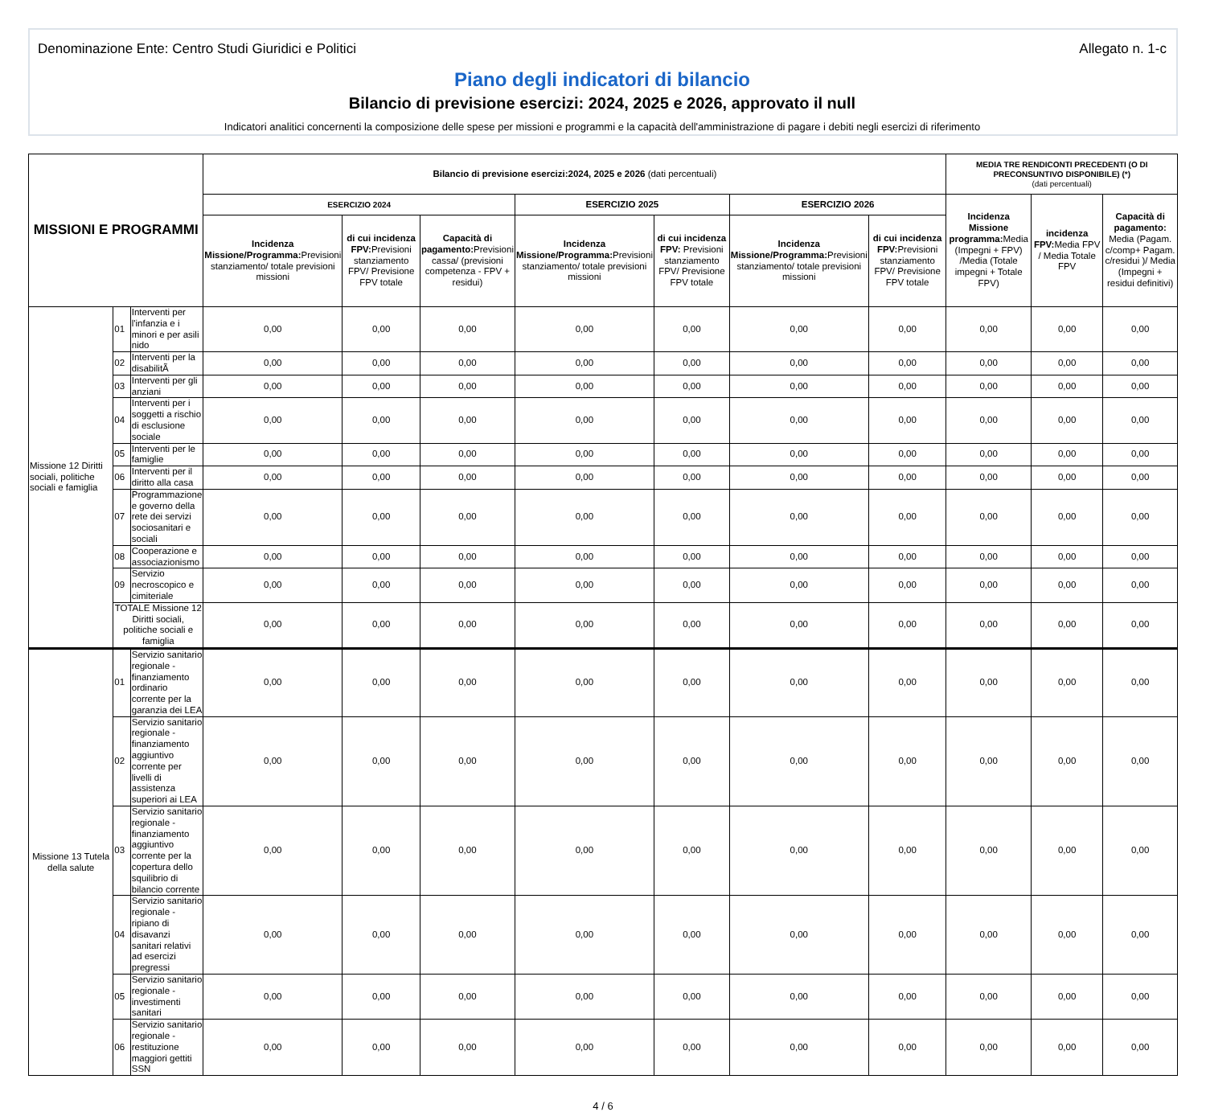Denominazione Ente: Centro Studi Giuridici e Politici Allegato n. 1-c
Piano degli indicatori di bilancio
Bilancio di previsione esercizi: 2024, 2025 e 2026, approvato il null
Indicatori analitici concernenti la composizione delle spese per missioni e programmi e la capacità dell'amministrazione di pagare i debiti negli esercizi di riferimento
| MISSIONI E PROGRAMMI | | | Bilancio di previsione esercizi:2024, 2025 e 2026 (dati percentuali) | | | | | | | MEDIA TRE RENDICONTI PRECEDENTI (O DI PRECONSUNTIVO DISPONIBILE) (*) (dati percentuali) | | |
| --- | --- | --- | --- | --- | --- | --- | --- | --- | --- | --- | --- | --- |
| | | | ESERCIZIO 2024 | | | ESERCIZIO 2025 | | ESERCIZIO 2026 | | Incidenza Missione programma: Media (Impegni + FPV) /Media (Totale impegni + Totale FPV) | incidenza FPV: Media FPV / Media Totale FPV | Capacità di pagamento: Media (Pagam. c/comp+ Pagam. c/residui )/ Media (Impegni + residui definitivi) |
| | | | Incidenza Missione/Programma: Previsioni stanziamento/ totale previsioni missioni | di cui incidenza FPV: Previsioni stanziamento FPV/ Previsione FPV totale | Capacità di pagamento: Previsioni cassa/ (previsioni competenza - FPV + residui) | Incidenza Missione/Programma: Previsioni stanziamento/ totale previsioni missioni | di cui incidenza FPV: Previsioni stanziamento FPV/ Previsione FPV totale | Incidenza Missione/Programma: Previsioni stanziamento/ totale previsioni missioni | di cui incidenza FPV: Previsioni stanziamento FPV/ Previsione FPV totale | | | |
| Missione 12 Diritti sociali, politiche sociali e famiglia | 01 | Interventi per l'infanzia e i minori e per asili nido | 0,00 | 0,00 | 0,00 | 0,00 | 0,00 | 0,00 | 0,00 | 0,00 | 0,00 | 0,00 |
| | 02 | Interventi per la disabilitÃ | 0,00 | 0,00 | 0,00 | 0,00 | 0,00 | 0,00 | 0,00 | 0,00 | 0,00 | 0,00 |
| | 03 | Interventi per gli anziani | 0,00 | 0,00 | 0,00 | 0,00 | 0,00 | 0,00 | 0,00 | 0,00 | 0,00 | 0,00 |
| | 04 | Interventi per i soggetti a rischio di esclusione sociale | 0,00 | 0,00 | 0,00 | 0,00 | 0,00 | 0,00 | 0,00 | 0,00 | 0,00 | 0,00 |
| | 05 | Interventi per le famiglie | 0,00 | 0,00 | 0,00 | 0,00 | 0,00 | 0,00 | 0,00 | 0,00 | 0,00 | 0,00 |
| | 06 | Interventi per il diritto alla casa | 0,00 | 0,00 | 0,00 | 0,00 | 0,00 | 0,00 | 0,00 | 0,00 | 0,00 | 0,00 |
| | 07 | Programmazione e governo della rete dei servizi sociosanitari e sociali | 0,00 | 0,00 | 0,00 | 0,00 | 0,00 | 0,00 | 0,00 | 0,00 | 0,00 | 0,00 |
| | 08 | Cooperazione e associazionismo | 0,00 | 0,00 | 0,00 | 0,00 | 0,00 | 0,00 | 0,00 | 0,00 | 0,00 | 0,00 |
| | 09 | Servizio necroscopico e cimiteriale | 0,00 | 0,00 | 0,00 | 0,00 | 0,00 | 0,00 | 0,00 | 0,00 | 0,00 | 0,00 |
| | TOTALE Missione 12 Diritti sociali, politiche sociali e famiglia | | 0,00 | 0,00 | 0,00 | 0,00 | 0,00 | 0,00 | 0,00 | 0,00 | 0,00 | 0,00 |
| Missione 13 Tutela della salute | 01 | Servizio sanitario regionale - finanziamento ordinario corrente per la garanzia dei LEA | 0,00 | 0,00 | 0,00 | 0,00 | 0,00 | 0,00 | 0,00 | 0,00 | 0,00 | 0,00 |
| | 02 | Servizio sanitario regionale - finanziamento aggiuntivo corrente per livelli di assistenza superiori ai LEA | 0,00 | 0,00 | 0,00 | 0,00 | 0,00 | 0,00 | 0,00 | 0,00 | 0,00 | 0,00 |
| | 03 | Servizio sanitario regionale - finanziamento aggiuntivo corrente per la copertura dello squilibrio di bilancio corrente | 0,00 | 0,00 | 0,00 | 0,00 | 0,00 | 0,00 | 0,00 | 0,00 | 0,00 | 0,00 |
| | 04 | Servizio sanitario regionale - ripiano di disavanzi sanitari relativi ad esercizi pregressi | 0,00 | 0,00 | 0,00 | 0,00 | 0,00 | 0,00 | 0,00 | 0,00 | 0,00 | 0,00 |
| | 05 | Servizio sanitario regionale - investimenti sanitari | 0,00 | 0,00 | 0,00 | 0,00 | 0,00 | 0,00 | 0,00 | 0,00 | 0,00 | 0,00 |
| | 06 | Servizio sanitario regionale - restituzione maggiori gettiti SSN | 0,00 | 0,00 | 0,00 | 0,00 | 0,00 | 0,00 | 0,00 | 0,00 | 0,00 | 0,00 |
4 / 6